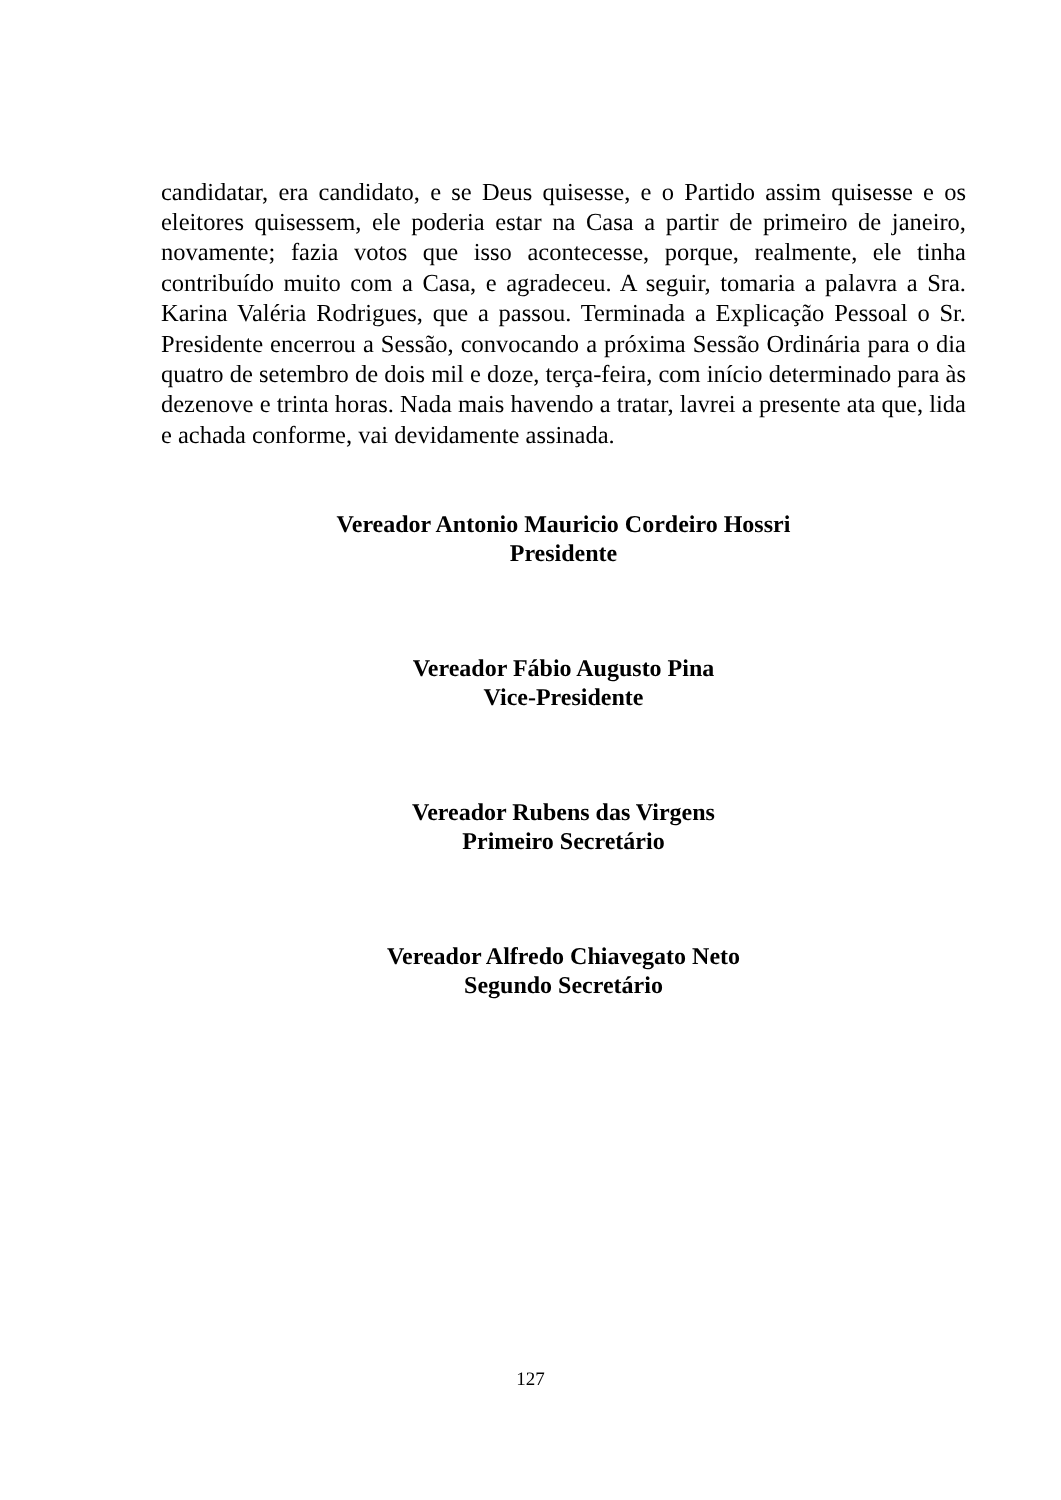candidatar, era candidato, e se Deus quisesse, e o Partido assim quisesse e os eleitores quisessem, ele poderia estar na Casa a partir de primeiro de janeiro, novamente; fazia votos que isso acontecesse, porque, realmente, ele tinha contribuído muito com a Casa, e agradeceu. A seguir, tomaria a palavra a Sra. Karina Valéria Rodrigues, que a passou. Terminada a Explicação Pessoal o Sr. Presidente encerrou a Sessão, convocando a próxima Sessão Ordinária para o dia quatro de setembro de dois mil e doze, terça-feira, com início determinado para às dezenove e trinta horas. Nada mais havendo a tratar, lavrei a presente ata que, lida e achada conforme, vai devidamente assinada.
Vereador Antonio Mauricio Cordeiro Hossri
Presidente
Vereador Fábio Augusto Pina
Vice-Presidente
Vereador Rubens das Virgens
Primeiro Secretário
Vereador Alfredo Chiavegato Neto
Segundo Secretário
127